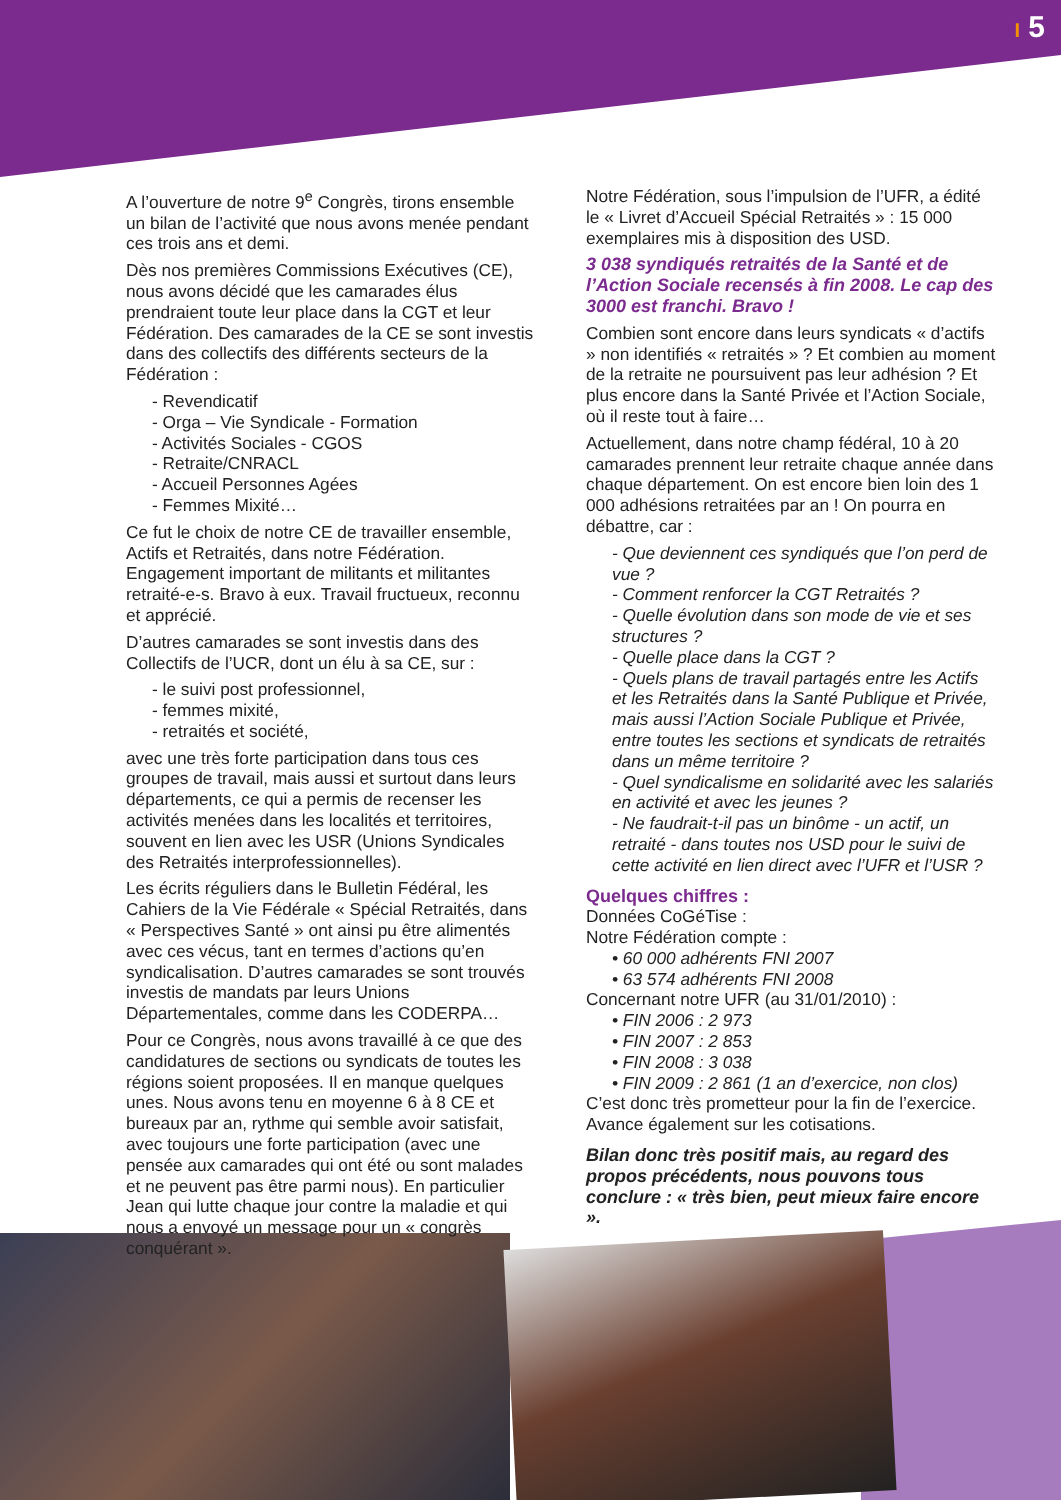I 5
A l’ouverture de notre 9<sup>e</sup> Congrès, tirons ensemble un bilan de l’activité que nous avons menée pendant ces trois ans et demi.
Dès nos premières Commissions Exécutives (CE), nous avons décidé que les camarades élus prendraient toute leur place dans la CGT et leur Fédération. Des camarades de la CE se sont investis dans des collectifs des différents secteurs de la Fédération :
- Revendicatif
- Orga – Vie Syndicale - Formation
- Activités Sociales - CGOS
- Retraite/CNRACL
- Accueil Personnes Agées
- Femmes Mixité…
Ce fut le choix de notre CE de travailler ensemble, Actifs et Retraités, dans notre Fédération. Engagement important de militants et militantes retraité-e-s. Bravo à eux. Travail fructueux, reconnu et apprécié.
D’autres camarades se sont investis dans des Collectifs de l’UCR, dont un élu à sa CE, sur :
- le suivi post professionnel,
- femmes mixité,
- retraités et société,
avec une très forte participation dans tous ces groupes de travail, mais aussi et surtout dans leurs départements, ce qui a permis de recenser les activités menées dans les localités et territoires, souvent en lien avec les USR (Unions Syndicales des Retraités interprofessionnelles).
Les écrits réguliers dans le Bulletin Fédéral, les Cahiers de la Vie Fédérale « Spécial Retraités, dans « Perspectives Santé » ont ainsi pu être alimentés avec ces vécus, tant en termes d’actions qu’en syndicalisation. D’autres camarades se sont trouvés investis de mandats par leurs Unions Départementales, comme dans les CODERPA…
Pour ce Congrès, nous avons travaillé à ce que des candidatures de sections ou syndicats de toutes les régions soient proposées. Il en manque quelques unes. Nous avons tenu en moyenne 6 à 8 CE et bureaux par an, rythme qui semble avoir satisfait, avec toujours une forte participation (avec une pensée aux camarades qui ont été ou sont malades et ne peuvent pas être parmi nous). En particulier Jean qui lutte chaque jour contre la maladie et qui nous a envoyé un message pour un « congrès conquérant ».
Notre Fédération, sous l’impulsion de l’UFR, a édité le « Livret d’Accueil Spécial Retraités » : 15 000 exemplaires mis à disposition des USD.
3 038 syndiqués retraités de la Santé et de l’Action Sociale recensés à fin 2008. Le cap des 3000 est franchi. Bravo !
Combien sont encore dans leurs syndicats « d’actifs » non identifiés « retraités » ? Et combien au moment de la retraite ne poursuivent pas leur adhésion ? Et plus encore dans la Santé Privée et l’Action Sociale, où il reste tout à faire…
Actuellement, dans notre champ fédéral, 10 à 20 camarades prennent leur retraite chaque année dans chaque département. On est encore bien loin des 1 000 adhésions retraitées par an ! On pourra en débattre, car :
- Que deviennent ces syndiqués que l’on perd de vue ?
- Comment renforcer la CGT Retraités ?
- Quelle évolution dans son mode de vie et ses structures ?
- Quelle place dans la CGT ?
- Quels plans de travail partagés entre les Actifs et les Retraités dans la Santé Publique et Privée, mais aussi l’Action Sociale Publique et Privée, entre toutes les sections et syndicats de retraités dans un même territoire ?
- Quel syndicalisme en solidarité avec les salariés en activité et avec les jeunes ?
- Ne faudrait-t-il pas un binôme - un actif, un retraité - dans toutes nos USD pour le suivi de cette activité en lien direct avec l’UFR et l’USR ?
Quelques chiffres :
Données CoGéTise :
Notre Fédération compte :
• 60 000 adhérents FNI 2007
• 63 574 adhérents FNI 2008
Concernant notre UFR (au 31/01/2010) :
• FIN 2006 : 2 973
• FIN 2007 : 2 853
• FIN 2008 : 3 038
• FIN 2009 : 2 861 (1 an d’exercice, non clos)
C’est donc très prometteur pour la fin de l’exercice. Avance également sur les cotisations.
Bilan donc très positif mais, au regard des propos précédents, nous pouvons tous conclure : « très bien, peut mieux faire encore ».